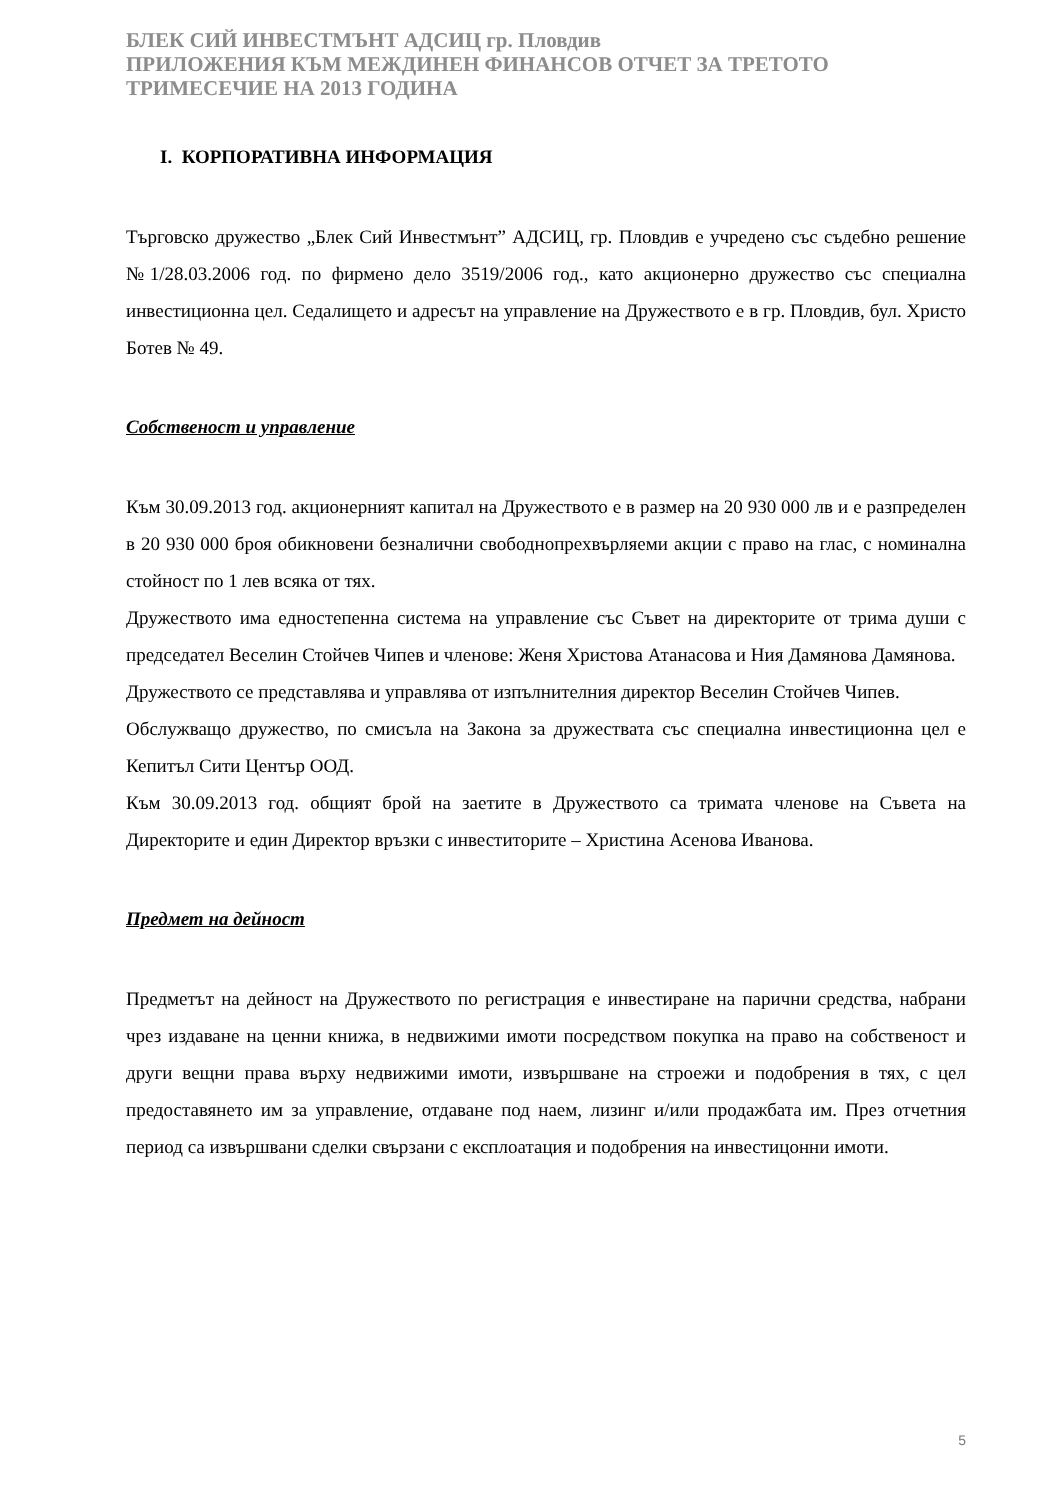БЛЕК СИЙ ИНВЕСТМЪНТ АДСИЦ гр. Пловдив
ПРИЛОЖЕНИЯ КЪМ МЕЖДИНЕН ФИНАНСОВ ОТЧЕТ ЗА ТРЕТОТО ТРИМЕСЕЧИЕ НА 2013 ГОДИНА
I. КОРПОРАТИВНА ИНФОРМАЦИЯ
Търговско дружество „Блек Сий Инвестмънт” АДСИЦ, гр. Пловдив е учредено със съдебно решение №1/28.03.2006 год. по фирмено дело 3519/2006 год., като акционерно дружество със специална инвестиционна цел. Седалището и адресът на управление на Дружеството е в гр. Пловдив, бул. Христо Ботев № 49.
Собственост и управление
Към 30.09.2013 год. акционерният капитал на Дружеството е в размер на 20 930 000 лв и е разпределен в 20 930 000 броя обикновени безналични свободнопрехвърляеми акции с право на глас, с номинална стойност по 1 лев всяка от тях.
Дружеството има едностепенна система на управление със Съвет на директорите от трима души с председател Веселин Стойчев Чипев и членове: Женя Христова Атанасова и Ния Дамянова Дамянова.
Дружеството се представлява и управлява от изпълнителния директор Веселин Стойчев Чипев.
Обслужващо дружество, по смисъла на Закона за дружествата със специална инвестиционна цел е Кепитъл Сити Център ООД.
Към 30.09.2013 год. общият брой на заетите в Дружеството са тримата членове на Съвета на Директорите и един Директор връзки с инвеститорите – Христина Асенова Иванова.
Предмет на дейност
Предметът на дейност на Дружеството по регистрация е инвестиране на парични средства, набрани чрез издаване на ценни книжа, в недвижими имоти посредством покупка на право на собственост и други вещни права върху недвижими имоти, извършване на строежи и подобрения в тях, с цел предоставянето им за управление, отдаване под наем, лизинг и/или продажбата им. През отчетния период са извършвани сделки свързани с експлоатация и подобрения на инвестицонни имоти.
5